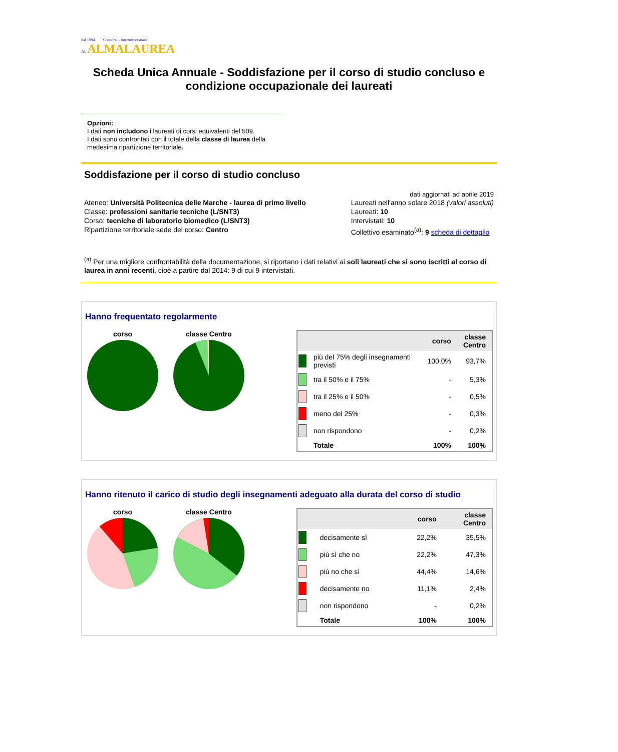dal 1994 Consorzio Interuniversitario
AL ALMALAUREA
Scheda Unica Annuale - Soddisfazione per il corso di studio concluso e condizione occupazionale dei laureati
Opzioni:
I dati non includono i laureati di corsi equivalenti del 509.
I dati sono confrontati con il totale della classe di laurea della
medesima ripartizione territoriale.
Soddisfazione per il corso di studio concluso
dati aggiornati ad aprile 2019
Ateneo: Università Politecnica delle Marche - laurea di primo livello
Classe: professioni sanitarie tecniche (L/SNT3)
Corso: tecniche di laboratorio biomedico (L/SNT3)
Ripartizione territoriale sede del corso: Centro
Laureati nell'anno solare 2018 (valori assoluti)
Laureati: 10
Intervistati: 10
Collettivo esaminato<sup>(a)</sup>: 9 scheda di dettaglio
<sup>(a)</sup> Per una migliore confrontabilità della documentazione, si riportano i dati relativi ai soli laureati che si sono iscritti al corso di laurea in anni recenti, cioè a partire dal 2014: 9 di cui 9 intervistati.
Hanno frequentato regolarmente
corso
classe Centro
| | | corso | classe Centro |
| --- | --- | --- | --- |
| | più del 75% degli insegnamenti previsti | 100,0% | 93,7% |
| | tra il 50% e il 75% | - | 5,3% |
| | tra il 25% e il 50% | - | 0,5% |
| | meno del 25% | - | 0,3% |
| | non rispondono | - | 0,2% |
| | Totale | 100% | 100% |
Hanno ritenuto il carico di studio degli insegnamenti adeguato alla durata del corso di studio
corso
classe Centro
| | | corso | classe Centro |
| --- | --- | --- | --- |
| | decisamente sì | 22,2% | 35,5% |
| | più sì che no | 22,2% | 47,3% |
| | più no che sì | 44,4% | 14,6% |
| | decisamente no | 11,1% | 2,4% |
| | non rispondono | - | 0,2% |
| | Totale | 100% | 100% |